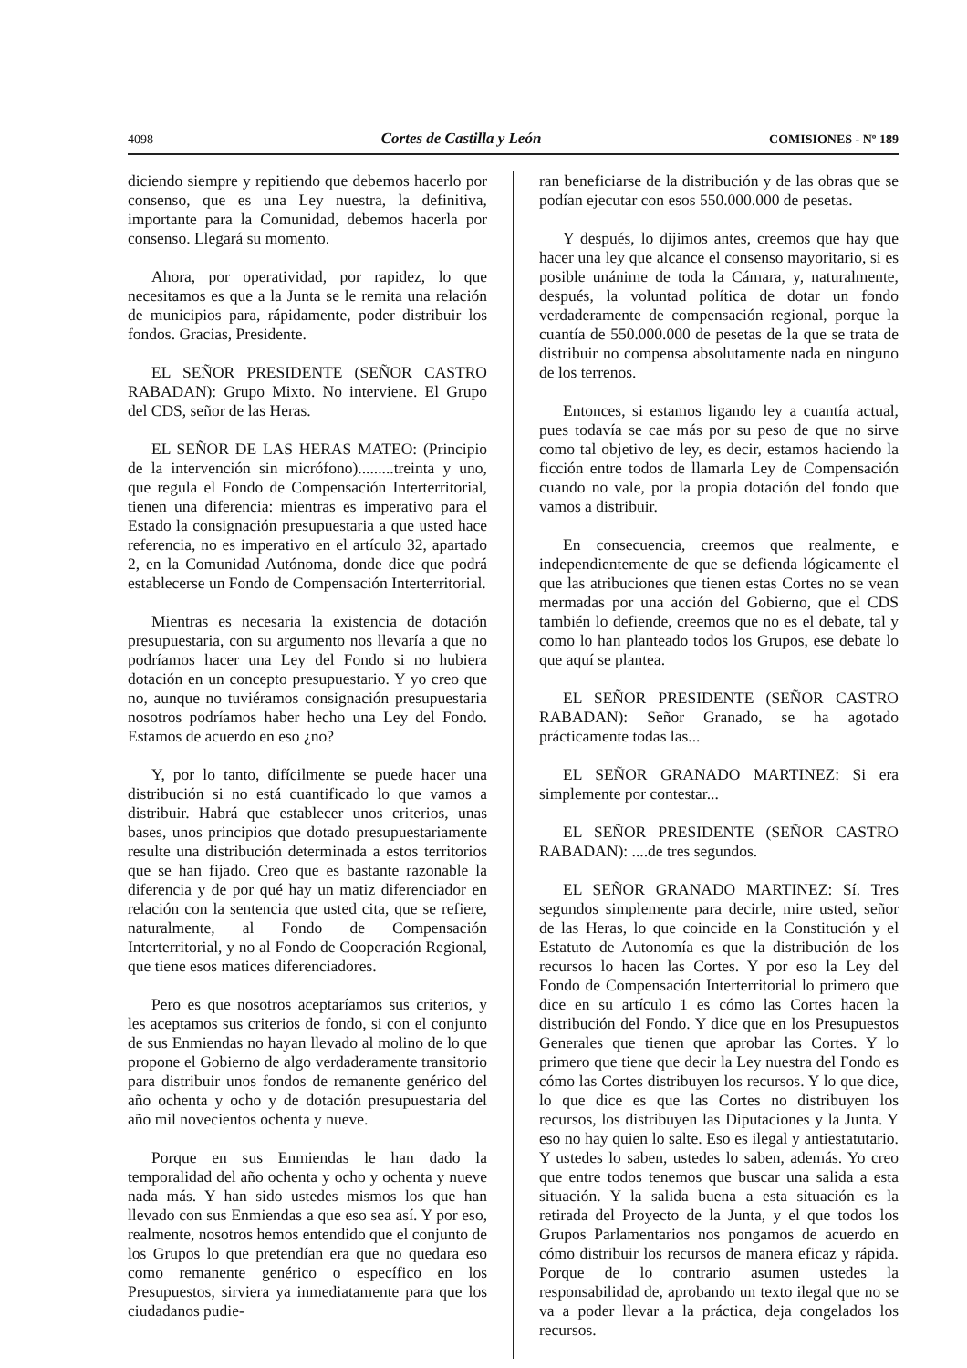4098 Cortes de Castilla y León COMISIONES - Nº 189
diciendo siempre y repitiendo que debemos hacerlo por consenso, que es una Ley nuestra, la definitiva, importante para la Comunidad, debemos hacerla por consenso. Llegará su momento.
Ahora, por operatividad, por rapidez, lo que necesitamos es que a la Junta se le remita una relación de municipios para, rápidamente, poder distribuir los fondos. Gracias, Presidente.
EL SEÑOR PRESIDENTE (SEÑOR CASTRO RABADAN): Grupo Mixto. No interviene. El Grupo del CDS, señor de las Heras.
EL SEÑOR DE LAS HERAS MATEO: (Principio de la intervención sin micrófono).........treinta y uno, que regula el Fondo de Compensación Interterritorial, tienen una diferencia: mientras es imperativo para el Estado la consignación presupuestaria a que usted hace referencia, no es imperativo en el artículo 32, apartado 2, en la Comunidad Autónoma, donde dice que podrá establecerse un Fondo de Compensación Interterritorial.
Mientras es necesaria la existencia de dotación presupuestaria, con su argumento nos llevaría a que no podríamos hacer una Ley del Fondo si no hubiera dotación en un concepto presupuestario. Y yo creo que no, aunque no tuviéramos consignación presupuestaria nosotros podríamos haber hecho una Ley del Fondo. Estamos de acuerdo en eso ¿no?
Y, por lo tanto, difícilmente se puede hacer una distribución si no está cuantificado lo que vamos a distribuir. Habrá que establecer unos criterios, unas bases, unos principios que dotado presupuestariamente resulte una distribución determinada a estos territorios que se han fijado. Creo que es bastante razonable la diferencia y de por qué hay un matiz diferenciador en relación con la sentencia que usted cita, que se refiere, naturalmente, al Fondo de Compensación Interterritorial, y no al Fondo de Cooperación Regional, que tiene esos matices diferenciadores.
Pero es que nosotros aceptaríamos sus criterios, y les aceptamos sus criterios de fondo, si con el conjunto de sus Enmiendas no hayan llevado al molino de lo que propone el Gobierno de algo verdaderamente transitorio para distribuir unos fondos de remanente genérico del año ochenta y ocho y de dotación presupuestaria del año mil novecientos ochenta y nueve.
Porque en sus Enmiendas le han dado la temporalidad del año ochenta y ocho y ochenta y nueve nada más. Y han sido ustedes mismos los que han llevado con sus Enmiendas a que eso sea así. Y por eso, realmente, nosotros hemos entendido que el conjunto de los Grupos lo que pretendían era que no quedara eso como remanente genérico o específico en los Presupuestos, sirviera ya inmediatamente para que los ciudadanos pudie-
ran beneficiarse de la distribución y de las obras que se podían ejecutar con esos 550.000.000 de pesetas.
Y después, lo dijimos antes, creemos que hay que hacer una ley que alcance el consenso mayoritario, si es posible unánime de toda la Cámara, y, naturalmente, después, la voluntad política de dotar un fondo verdaderamente de compensación regional, porque la cuantía de 550.000.000 de pesetas de la que se trata de distribuir no compensa absolutamente nada en ninguno de los terrenos.
Entonces, si estamos ligando ley a cuantía actual, pues todavía se cae más por su peso de que no sirve como tal objetivo de ley, es decir, estamos haciendo la ficción entre todos de llamarla Ley de Compensación cuando no vale, por la propia dotación del fondo que vamos a distribuir.
En consecuencia, creemos que realmente, e independientemente de que se defienda lógicamente el que las atribuciones que tienen estas Cortes no se vean mermadas por una acción del Gobierno, que el CDS también lo defiende, creemos que no es el debate, tal y como lo han planteado todos los Grupos, ese debate lo que aquí se plantea.
EL SEÑOR PRESIDENTE (SEÑOR CASTRO RABADAN): Señor Granado, se ha agotado prácticamente todas las...
EL SEÑOR GRANADO MARTINEZ: Si era simplemente por contestar...
EL SEÑOR PRESIDENTE (SEÑOR CASTRO RABADAN): ....de tres segundos.
EL SEÑOR GRANADO MARTINEZ: Sí. Tres segundos simplemente para decirle, mire usted, señor de las Heras, lo que coincide en la Constitución y el Estatuto de Autonomía es que la distribución de los recursos lo hacen las Cortes. Y por eso la Ley del Fondo de Compensación Interterritorial lo primero que dice en su artículo 1 es cómo las Cortes hacen la distribución del Fondo. Y dice que en los Presupuestos Generales que tienen que aprobar las Cortes. Y lo primero que tiene que decir la Ley nuestra del Fondo es cómo las Cortes distribuyen los recursos. Y lo que dice, lo que dice es que las Cortes no distribuyen los recursos, los distribuyen las Diputaciones y la Junta. Y eso no hay quien lo salte. Eso es ilegal y antiestatutario. Y ustedes lo saben, ustedes lo saben, además. Yo creo que entre todos tenemos que buscar una salida a esta situación. Y la salida buena a esta situación es la retirada del Proyecto de la Junta, y el que todos los Grupos Parlamentarios nos pongamos de acuerdo en cómo distribuir los recursos de manera eficaz y rápida. Porque de lo contrario asumen ustedes la responsabilidad de, aprobando un texto ilegal que no se va a poder llevar a la práctica, deja congelados los recursos.